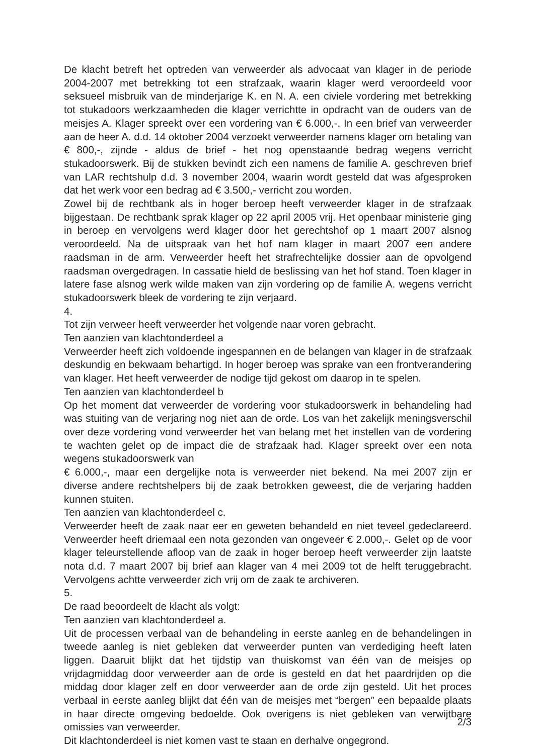De klacht betreft het optreden van verweerder als advocaat van klager in de periode 2004-2007 met betrekking tot een strafzaak, waarin klager werd veroordeeld voor seksueel misbruik van de minderjarige K. en N. A. een civiele vordering met betrekking tot stukadoors werkzaamheden die klager verrichtte in opdracht van de ouders van de meisjes A. Klager spreekt over een vordering van € 6.000,-. In een brief van verweerder aan de heer A. d.d. 14 oktober 2004 verzoekt verweerder namens klager om betaling van € 800,-, zijnde - aldus de brief - het nog openstaande bedrag wegens verricht stukadoorswerk. Bij de stukken bevindt zich een namens de familie A. geschreven brief van LAR rechtshulp d.d. 3 november 2004, waarin wordt gesteld dat was afgesproken dat het werk voor een bedrag ad € 3.500,- verricht zou worden.
Zowel bij de rechtbank als in hoger beroep heeft verweerder klager in de strafzaak bijgestaan. De rechtbank sprak klager op 22 april 2005 vrij. Het openbaar ministerie ging in beroep en vervolgens werd klager door het gerechtshof op 1 maart 2007 alsnog veroordeeld. Na de uitspraak van het hof nam klager in maart 2007 een andere raadsman in de arm. Verweerder heeft het strafrechtelijke dossier aan de opvolgend raadsman overgedragen. In cassatie hield de beslissing van het hof stand. Toen klager in latere fase alsnog werk wilde maken van zijn vordering op de familie A. wegens verricht stukadoorswerk bleek de vordering te zijn verjaard.
4.
Tot zijn verweer heeft verweerder het volgende naar voren gebracht.
Ten aanzien van klachtonderdeel a
Verweerder heeft zich voldoende ingespannen en de belangen van klager in de strafzaak deskundig en bekwaam behartigd. In hoger beroep was sprake van een frontverandering van klager. Het heeft verweerder de nodige tijd gekost om daarop in te spelen.
Ten aanzien van klachtonderdeel b
Op het moment dat verweerder de vordering voor stukadoorswerk in behandeling had was stuiting van de verjaring nog niet aan de orde. Los van het zakelijk meningsverschil over deze vordering vond verweerder het van belang met het instellen van de vordering te wachten gelet op de impact die de strafzaak had. Klager spreekt over een nota wegens stukadoorswerk van
€ 6.000,-, maar een dergelijke nota is verweerder niet bekend. Na mei 2007 zijn er diverse andere rechtshelpers bij de zaak betrokken geweest, die de verjaring hadden kunnen stuiten.
Ten aanzien van klachtonderdeel c.
Verweerder heeft de zaak naar eer en geweten behandeld en niet teveel gedeclareerd. Verweerder heeft driemaal een nota gezonden van ongeveer € 2.000,-. Gelet op de voor klager teleurstellende afloop van de zaak in hoger beroep heeft verweerder zijn laatste nota d.d. 7 maart 2007 bij brief aan klager van 4 mei 2009 tot de helft teruggebracht. Vervolgens achtte verweerder zich vrij om de zaak te archiveren.
5.
De raad beoordeelt de klacht als volgt:
Ten aanzien van klachtonderdeel a.
Uit de processen verbaal van de behandeling in eerste aanleg en de behandelingen in tweede aanleg is niet gebleken dat verweerder punten van verdediging heeft laten liggen. Daaruit blijkt dat het tijdstip van thuiskomst van één van de meisjes op vrijdagmiddag door verweerder aan de orde is gesteld en dat het paardrijden op die middag door klager zelf en door verweerder aan de orde zijn gesteld. Uit het proces verbaal in eerste aanleg blijkt dat één van de meisjes met “bergen” een bepaalde plaats in haar directe omgeving bedoelde. Ook overigens is niet gebleken van verwijtbare omissies van verweerder.
Dit klachtonderdeel is niet komen vast te staan en derhalve ongegrond.
2/3